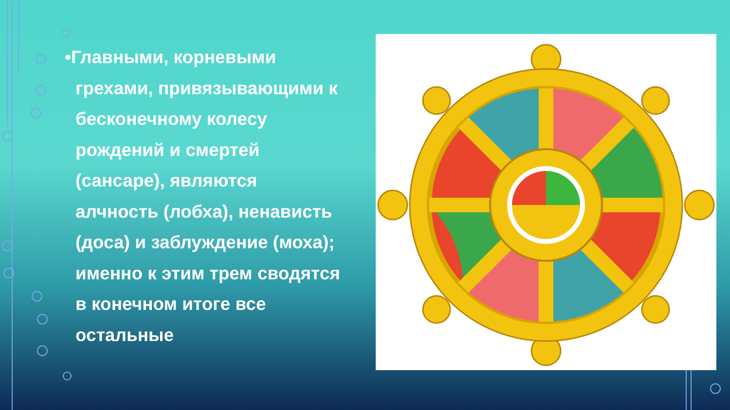•Главными, корневыми грехами, привязывающими к бесконечному колесу рождений и смертей (сансаре), являются алчность (лобха), ненависть (доса) и заблуждение (моха); именно к этим трем сводятся в конечном итоге все остальные